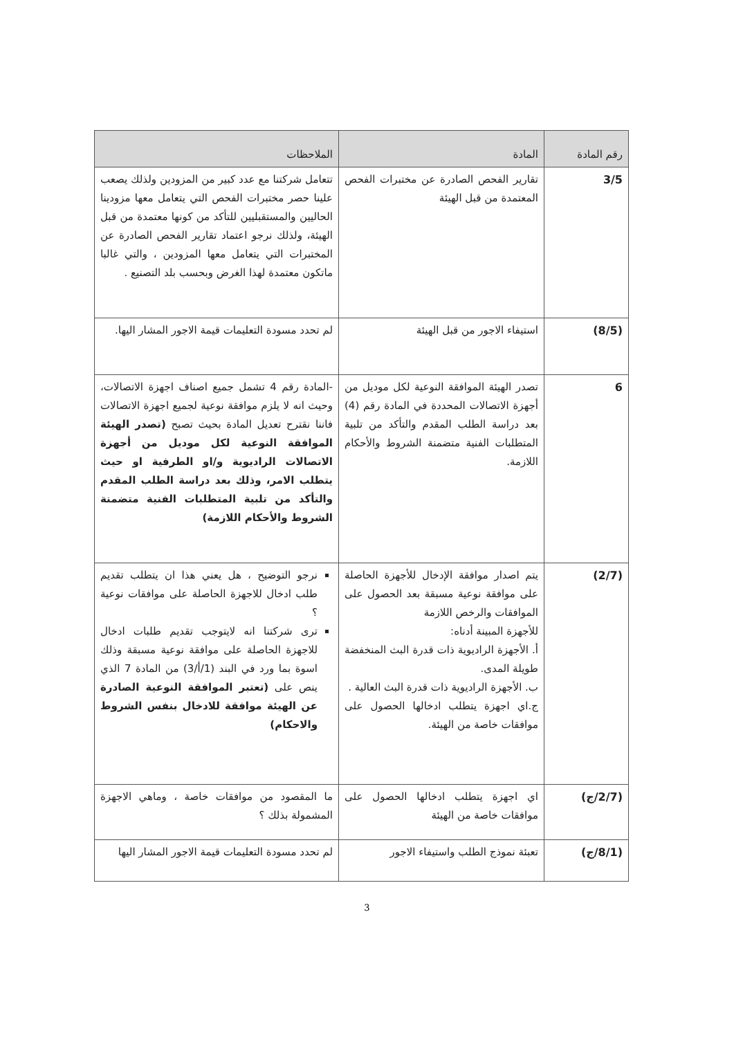| رقم المادة | المادة | الملاحظات |
| --- | --- | --- |
| 3/5 | تقارير الفحص الصادرة عن مختبرات الفحص المعتمدة من قبل الهيئة | تتعامل شركتنا مع عدد كبير من المزودين ولذلك يصعب علينا حصر مختبرات الفحص التي يتعامل معها مزودينا الحاليين والمستقبليين للتأكد من كونها معتمدة من قبل الهيئة، ولذلك نرجو اعتماد تقارير الفحص الصادرة عن المختبرات التي يتعامل معها المزودين ، والتي غالبا ماتكون معتمدة لهذا الغرض وبحسب بلد التصنيع . |
| (8/5) | استيفاء الاجور من قبل الهيئة | لم تحدد مسودة التعليمات قيمة الاجور المشار اليها. |
| 6 | تصدر الهيئة الموافقة النوعية لكل موديل من أجهزة الاتصالات المحددة في المادة رقم (4) بعد دراسة الطلب المقدم والتأكد من تلبية المتطلبات الفنية متضمنة الشروط والأحكام اللازمة. | -المادة رقم 4 تشمل جميع اصناف اجهزة الاتصالات، وحيث انه لا يلزم موافقة نوعية لجميع اجهزة الاتصالات فاننا نقترح تعديل المادة بحيث تصبح (تصدر الهيئة الموافقة النوعية لكل موديل من أجهزة الاتصالات الراديوية و/او الطرفية او حيث يتطلب الامر، وذلك بعد دراسة الطلب المقدم والتأكد من تلبية المتطلبات الفنية متضمنة الشروط والأحكام اللازمة) |
| (2/7) | يتم اصدار موافقة الإدخال للأجهزة الحاصلة على موافقة نوعية مسبقة بعد الحصول على الموافقات والرخص اللازمة للأجهزة المبينة أدناه: أ. الأجهزة الراديوية ذات قدرة البث المنخفضة طويلة المدى. ب. الأجهزة الراديوية ذات قدرة البث العالية . ج.اي اجهزة يتطلب ادخالها الحصول على موافقات خاصة من الهيئة. | نرجو التوضيح ، هل يعني هذا ان يتطلب تقديم طلب ادخال للاجهزة الحاصلة على موافقات نوعية ؟ ترى شركتنا انه لايتوجب تقديم طلبات ادخال للاجهزة الحاصلة على موافقة نوعية مسبقة وذلك اسوة بما ورد في البند (1/أ/3) من المادة 7 الذي ينص على (تعتبر الموافقة النوعية الصادرة عن الهيئة موافقة للادخال بنفس الشروط والاحكام) |
| (2/7/ج) | اي اجهزة يتطلب ادخالها الحصول على موافقات خاصة من الهيئة | ما المقصود من موافقات خاصة ، وماهي الاجهزة المشمولة بذلك ؟ |
| (8/1/ج) | تعبئة نموذج الطلب واستيفاء الاجور | لم تحدد مسودة التعليمات قيمة الاجور المشار اليها |
3